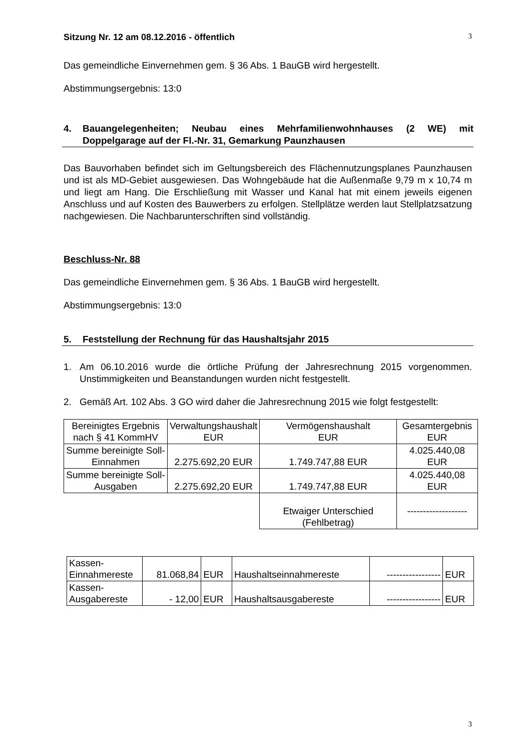Sitzung Nr. 12 am 08.12.2016 - öffentlich 3
Das gemeindliche Einvernehmen gem. § 36 Abs. 1 BauGB wird hergestellt.
Abstimmungsergebnis: 13:0
4. Bauangelegenheiten; Neubau eines Mehrfamilienwohnhauses (2 WE) mit Doppelgarage auf der Fl.-Nr. 31, Gemarkung Paunzhausen
Das Bauvorhaben befindet sich im Geltungsbereich des Flächennutzungsplanes Paunzhausen und ist als MD-Gebiet ausgewiesen. Das Wohngebäude hat die Außenmaße 9,79 m x 10,74 m und liegt am Hang. Die Erschließung mit Wasser und Kanal hat mit einem jeweils eigenen Anschluss und auf Kosten des Bauwerbers zu erfolgen. Stellplätze werden laut Stellplatzsatzung nachgewiesen. Die Nachbarunterschriften sind vollständig.
Beschluss-Nr. 88
Das gemeindliche Einvernehmen gem. § 36 Abs. 1 BauGB wird hergestellt.
Abstimmungsergebnis: 13:0
5. Feststellung der Rechnung für das Haushaltsjahr 2015
1. Am 06.10.2016 wurde die örtliche Prüfung der Jahresrechnung 2015 vorgenommen. Unstimmigkeiten und Beanstandungen wurden nicht festgestellt.
2. Gemäß Art. 102 Abs. 3 GO wird daher die Jahresrechnung 2015 wie folgt festgestellt:
| Bereinigtes Ergebnis nach § 41 KommHV | Verwaltungshaushalt EUR | Vermögenshaushalt EUR | Gesamtergebnis EUR |
| Summe bereinigte Soll-Einnahmen | 2.275.692,20 EUR | 1.749.747,88 EUR | 4.025.440,08 EUR |
| Summe bereinigte Soll-Ausgaben | 2.275.692,20 EUR | 1.749.747,88 EUR | 4.025.440,08 EUR |
| | | Etwaiger Unterschied (Fehlbetrag) | ------------------- |
| Kassen-Einnahmereste | 81.068,84 | EUR | Haushaltseinnahmereste | ----------------- | EUR |
| Kassen-Ausgabereste | - 12,00 | EUR | Haushaltsausgabereste | ----------------- | EUR |
3